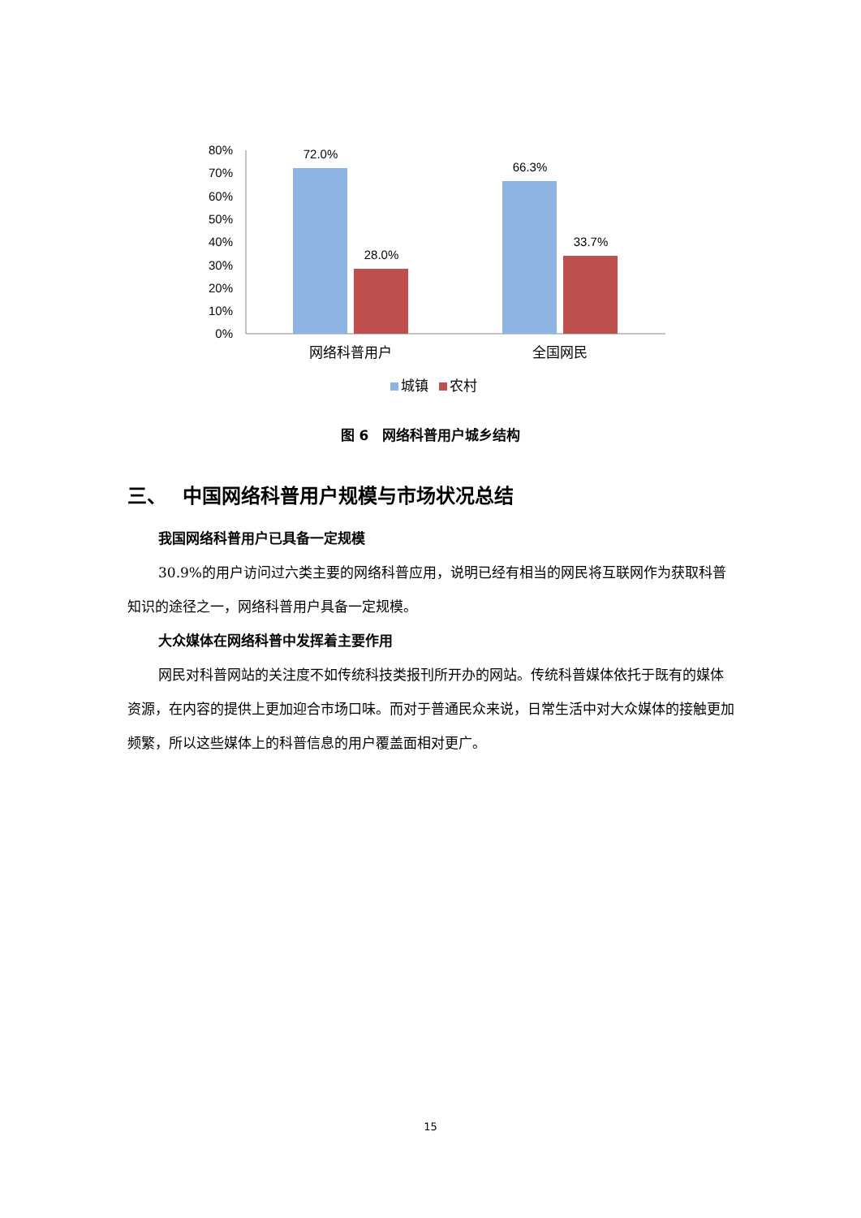80%
70%
60%
50%
40%
30%
20%
10%
0%
72.0%
28.0%
66.3%
33.7%
网络科普用户
全国网民
城镇
农村
图 6　网络科普用户城乡结构
三、　 中国网络科普用户规模与市场状况总结
我国网络科普用户已具备一定规模
30.9%的用户访问过六类主要的网络科普应用，说明已经有相当的网民将互联网作为获取科普知识的途径之一，网络科普用户具备一定规模。
大众媒体在网络科普中发挥着主要作用
网民对科普网站的关注度不如传统科技类报刊所开办的网站。传统科普媒体依托于既有的媒体资源，在内容的提供上更加迎合市场口味。而对于普通民众来说，日常生活中对大众媒体的接触更加频繁，所以这些媒体上的科普信息的用户覆盖面相对更广。
15